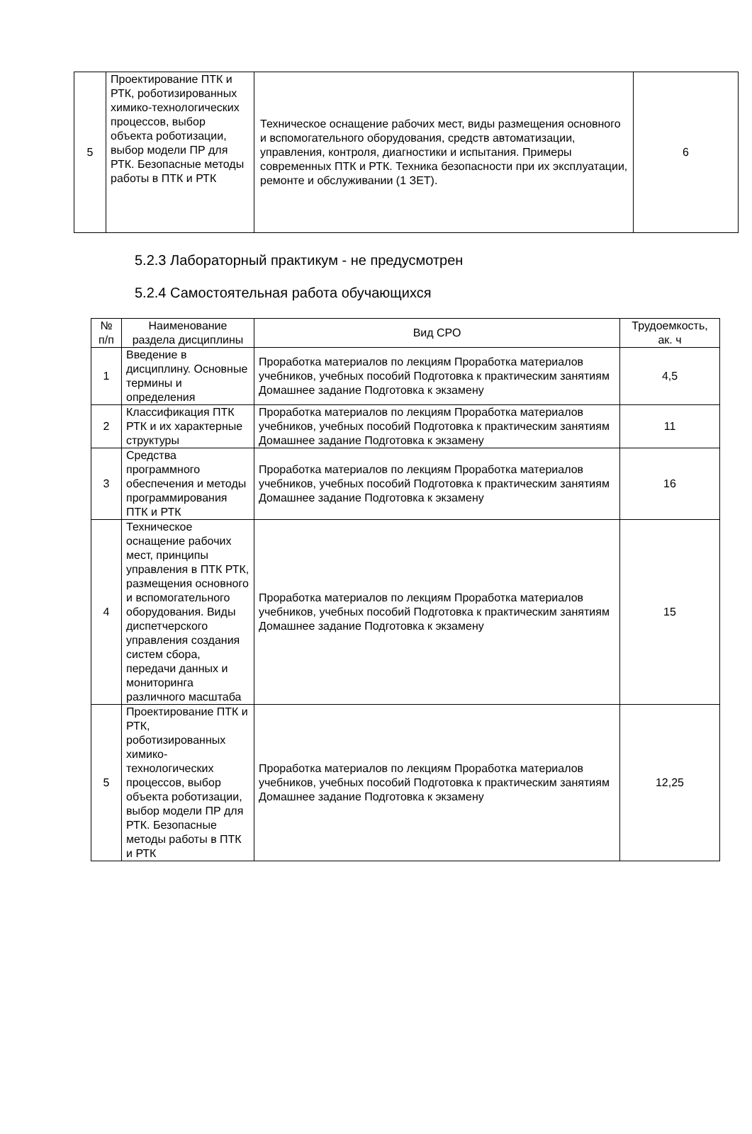| 5 | Проектирование ПТК и РТК, роботизированных химико-технологических процессов, выбор объекта роботизации, выбор модели ПР для РТК. Безопасные методы работы в ПТК и РТК | Техническое оснащение рабочих мест, виды размещения основного и вспомогательного оборудования, средств автоматизации, управления, контроля, диагностики и испытания. Примеры современных ПТК и РТК. Техника безопасности при их эксплуатации, ремонте и обслуживании (1 ЗЕТ). | 6 |
5.2.3 Лабораторный практикум - не предусмотрен
5.2.4 Самостоятельная работа обучающихся
| № п/п | Наименование раздела дисциплины | Вид СРО | Трудоемкость, ак. ч |
| --- | --- | --- | --- |
| 1 | Введение в дисциплину. Основные термины и определения | Проработка материалов по лекциям Проработка материалов учебников, учебных пособий Подготовка к практическим занятиям Домашнее задание Подготовка к экзамену | 4,5 |
| 2 | Классификация ПТК РТК и их характерные структуры | Проработка материалов по лекциям Проработка материалов учебников, учебных пособий Подготовка к практическим занятиям Домашнее задание Подготовка к экзамену | 11 |
| 3 | Средства программного обеспечения и методы программирования ПТК и РТК | Проработка материалов по лекциям Проработка материалов учебников, учебных пособий Подготовка к практическим занятиям Домашнее задание Подготовка к экзамену | 16 |
| 4 | Техническое оснащение рабочих мест, принципы управления в ПТК РТК, размещения основного и вспомогательного оборудования. Виды диспетчерского управления создания систем сбора, передачи данных и мониторинга различного масштаба | Проработка материалов по лекциям Проработка материалов учебников, учебных пособий Подготовка к практическим занятиям Домашнее задание Подготовка к экзамену | 15 |
| 5 | Проектирование ПТК и РТК, роботизированных химико-технологических процессов, выбор объекта роботизации, выбор модели ПР для РТК. Безопасные методы работы в ПТК и РТК | Проработка материалов по лекциям Проработка материалов учебников, учебных пособий Подготовка к практическим занятиям Домашнее задание Подготовка к экзамену | 12,25 |